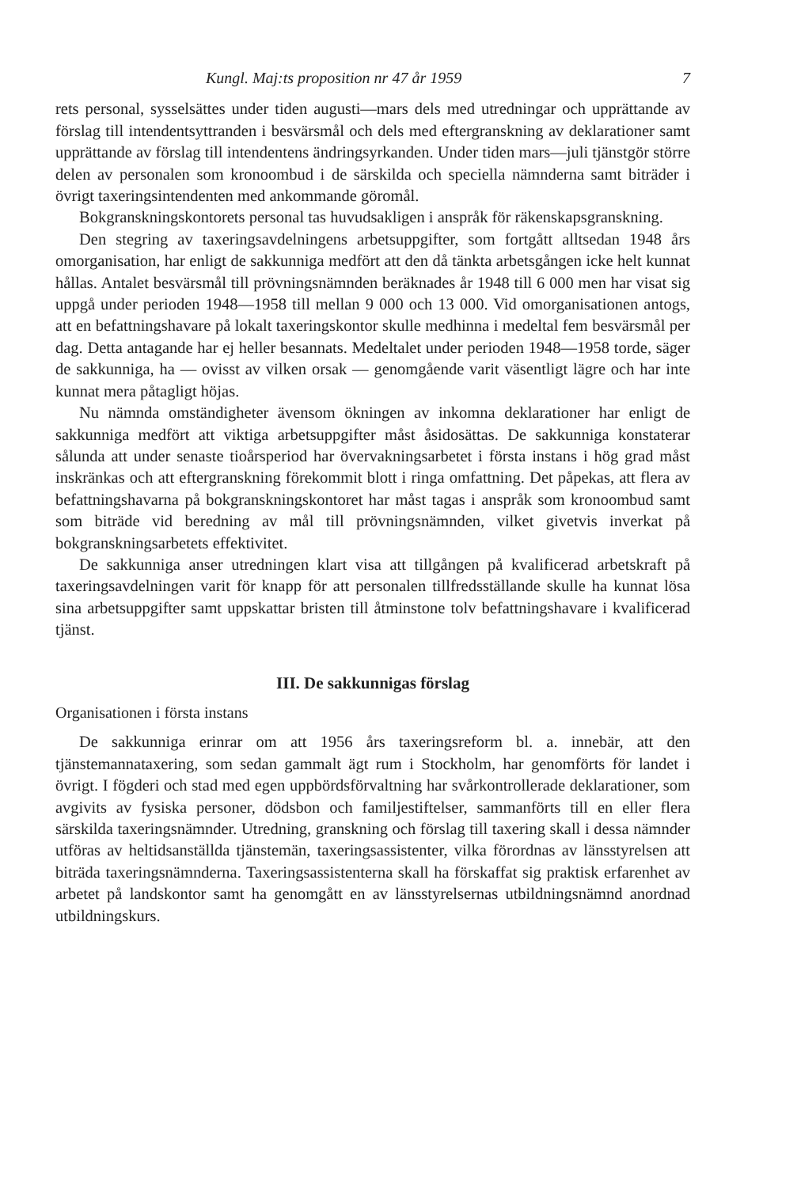Kungl. Maj:ts proposition nr 47 år 1959 7
rets personal, sysselsättes under tiden augusti—mars dels med utredningar och upprättande av förslag till intendentsyttranden i besvärsmål och dels med eftergranskning av deklarationer samt upprättande av förslag till intendentens ändringsyrkanden. Under tiden mars—juli tjänstgör större delen av personalen som kronoombud i de särskilda och speciella nämnderna samt biträder i övrigt taxeringsintendenten med ankommande göromål.
Bokgranskningskontorets personal tas huvudsakligen i anspråk för räkenskapsgranskning.
Den stegring av taxeringsavdelningens arbetsuppgifter, som fortgått alltsedan 1948 års omorganisation, har enligt de sakkunniga medfört att den då tänkta arbetsgången icke helt kunnat hållas. Antalet besvärsmål till prövningsnämnden beräknades år 1948 till 6 000 men har visat sig uppgå under perioden 1948—1958 till mellan 9 000 och 13 000. Vid omorganisationen antogs, att en befattningshavare på lokalt taxeringskontor skulle medhinna i medeltal fem besvärsmål per dag. Detta antagande har ej heller besannats. Medeltalet under perioden 1948—1958 torde, säger de sakkunniga, ha — ovisst av vilken orsak — genomgående varit väsentligt lägre och har inte kunnat mera påtagligt höjas.
Nu nämnda omständigheter ävensom ökningen av inkomna deklarationer har enligt de sakkunniga medfört att viktiga arbetsuppgifter måst åsidosättas. De sakkunniga konstaterar sålunda att under senaste tioårsperiod har övervakningsarbetet i första instans i hög grad måst inskränkas och att eftergranskning förekommit blott i ringa omfattning. Det påpekas, att flera av befattningshavarna på bokgranskningskontoret har måst tagas i anspråk som kronoombud samt som biträde vid beredning av mål till prövningsnämnden, vilket givetvis inverkat på bokgranskningsarbetets effektivitet.
De sakkunniga anser utredningen klart visa att tillgången på kvalificerad arbetskraft på taxeringsavdelningen varit för knapp för att personalen tillfredsställande skulle ha kunnat lösa sina arbetsuppgifter samt uppskattar bristen till åtminstone tolv befattningshavare i kvalificerad tjänst.
III. De sakkunnigas förslag
Organisationen i första instans
De sakkunniga erinrar om att 1956 års taxeringsreform bl. a. innebär, att den tjänstemannataxering, som sedan gammalt ägt rum i Stockholm, har genomförts för landet i övrigt. I fögderi och stad med egen uppbördsförvaltning har svårkontrollerade deklarationer, som avgivits av fysiska personer, dödsbon och familjestiftelser, sammanförts till en eller flera särskilda taxeringsnämnder. Utredning, granskning och förslag till taxering skall i dessa nämnder utföras av heltidsanställda tjänstemän, taxeringsassistenter, vilka förordnas av länsstyrelsen att biträda taxeringsnämnderna. Taxeringsassistenterna skall ha förskaffat sig praktisk erfarenhet av arbetet på landskontor samt ha genomgått en av länsstyrelsernas utbildningsnämnd anordnad utbildningskurs.